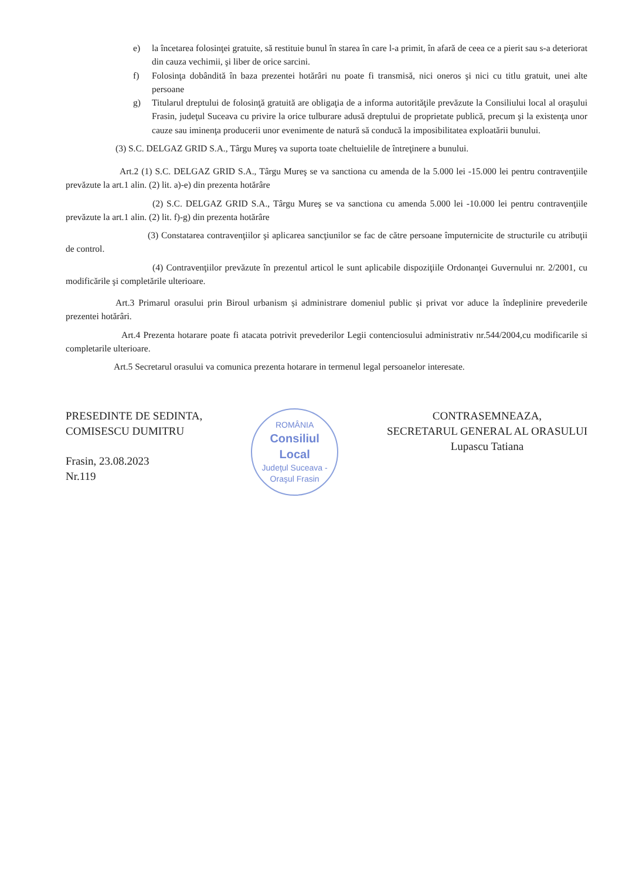e) la încetarea folosinţei gratuite, să restituie bunul în starea în care l-a primit, în afară de ceea ce a pierit sau s-a deteriorat din cauza vechimii, şi liber de orice sarcini.
f) Folosinţa dobândită în baza prezentei hotărâri nu poate fi transmisă, nici oneros şi nici cu titlu gratuit, unei alte persoane
g) Titularul dreptului de folosinţă gratuită are obligaţia de a informa autorităţile prevăzute la Consiliului local al oraşului Frasin, judeţul Suceava cu privire la orice tulburare adusă dreptului de proprietate publică, precum şi la existenţa unor cauze sau iminenţa producerii unor evenimente de natură să conducă la imposibilitatea exploatării bunului.
(3) S.C. DELGAZ GRID S.A., Târgu Mureş va suporta toate cheltuielile de întreţinere a bunului.
Art.2 (1) S.C. DELGAZ GRID S.A., Târgu Mureş se va sanctiona cu amenda de la 5.000 lei -15.000 lei pentru contravenţiile prevăzute la art.1 alin. (2) lit. a)-e) din prezenta hotărâre
(2) S.C. DELGAZ GRID S.A., Târgu Mureş se va sanctiona cu amenda 5.000 lei -10.000 lei pentru contravenţiile prevăzute la art.1 alin. (2) lit. f)-g) din prezenta hotărâre
(3) Constatarea contravenţiilor şi aplicarea sancţiunilor se fac de către persoane împuternicite de structurile cu atribuţii de control.
(4) Contravenţiilor prevăzute în prezentul articol le sunt aplicabile dispoziţiile Ordonanţei Guvernului nr. 2/2001, cu modificările şi completările ulterioare.
Art.3 Primarul orasului prin Biroul urbanism și administrare domeniul public și privat vor aduce la îndeplinire prevederile prezentei hotărâri.
Art.4 Prezenta hotarare poate fi atacata potrivit prevederilor Legii contenciosului administrativ nr.544/2004,cu modificarile si completarile ulterioare.
Art.5 Secretarul orasului va comunica prezenta hotarare in termenul legal persoanelor interesate.
PRESEDINTE DE SEDINTA,
COMISESCU DUMITRU
Frasin, 23.08.2023
Nr.119
ROMÂNIA
Consiliul
Local
Judeţul Suceava - Oraşul Frasin
CONTRASEMNEAZA,
SECRETARUL GENERAL AL ORASULUI
Lupascu Tatiana